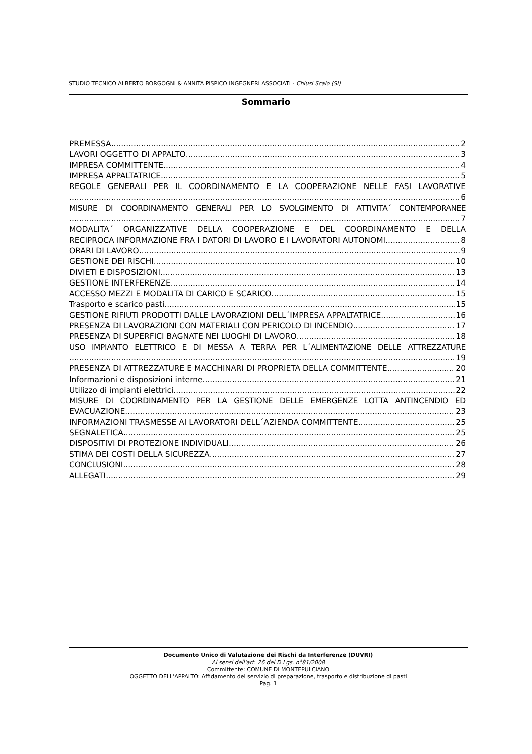STUDIO TECNICO ALBERTO BORGOGNI & ANNITA PISPICO INGEGNERI ASSOCIATI - Chiusi Scalo (SI)
Sommario
PREMESSA 2
LAVORI OGGETTO DI APPALTO 3
IMPRESA COMMITTENTE 4
IMPRESA APPALTATRICE 5
REGOLE GENERALI PER IL COORDINAMENTO E LA COOPERAZIONE NELLE FASI LAVORATIVE
6
MISURE DI COORDINAMENTO GENERALI PER LO SVOLGIMENTO DI ATTIVITA´ CONTEMPORANEE
7
MODALITA´ ORGANIZZATIVE DELLA COOPERAZIONE E DEL COORDINAMENTO E DELLA
RECIPROCA INFORMAZIONE FRA I DATORI DI LAVORO E I LAVORATORI AUTONOMI 8
ORARI DI LAVORO 9
GESTIONE DEI RISCHI 10
DIVIETI E DISPOSIZIONI 13
GESTIONE INTERFERENZE 14
ACCESSO MEZZI E MODALITA DI CARICO E SCARICO 15
Trasporto e scarico pasti 15
GESTIONE RIFIUTI PRODOTTI DALLE LAVORAZIONI DELL´IMPRESA APPALTATRICE 16
PRESENZA DI LAVORAZIONI CON MATERIALI CON PERICOLO DI INCENDIO 17
PRESENZA DI SUPERFICI BAGNATE NEI LUOGHI DI LAVORO 18
USO IMPIANTO ELETTRICO E DI MESSA A TERRA PER L´ALIMENTAZIONE DELLE ATTREZZATURE
19
PRESENZA DI ATTREZZATURE E MACCHINARI DI PROPRIETA DELLA COMMITTENTE 20
Informazioni e disposizioni interne 21
Utilizzo di impianti elettrici 22
MISURE DI COORDINAMENTO PER LA GESTIONE DELLE EMERGENZE LOTTA ANTINCENDIO ED
EVACUAZIONE 23
INFORMAZIONI TRASMESSE AI LAVORATORI DELL´AZIENDA COMMITTENTE 25
SEGNALETICA 25
DISPOSITIVI DI PROTEZIONE INDIVIDUALI 26
STIMA DEI COSTI DELLA SICUREZZA 27
CONCLUSIONI 28
ALLEGATI 29
Documento Unico di Valutazione dei Rischi da Interferenze (DUVRI)
Ai sensi dell'art. 26 del D.Lgs. n°81/2008
Committente: COMUNE DI MONTEPULCIANO
OGGETTO DELL'APPALTO: Affidamento del servizio di preparazione, trasporto e distribuzione di pasti
Pag. 1